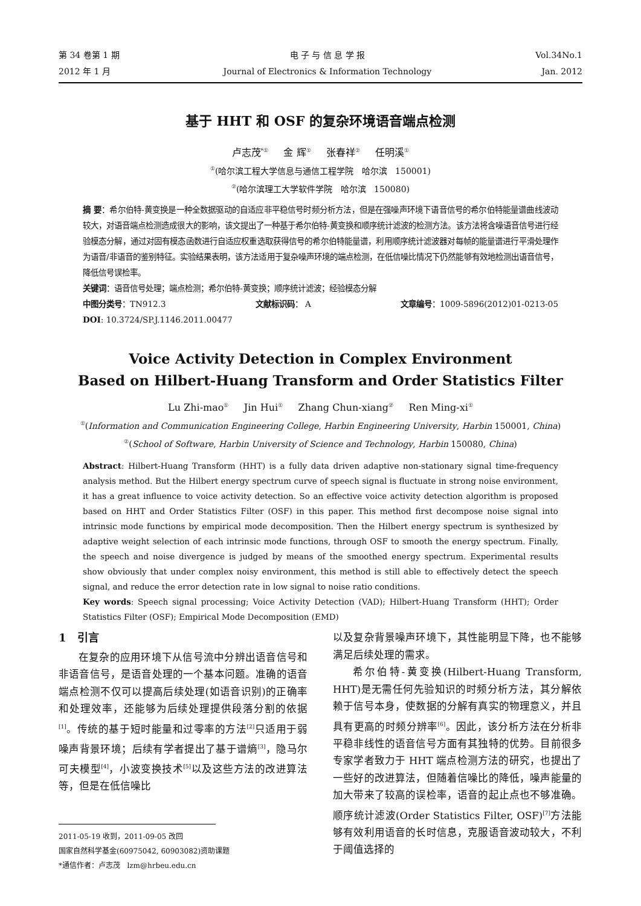第 34 卷第 1 期
2012 年 1 月
电 子 与 信 息 学 报
Journal of Electronics & Information Technology
Vol.34No.1
Jan. 2012
基于 HHT 和 OSF 的复杂环境语音端点检测
卢志茂<sup>*①</sup> 金 辉<sup>①</sup> 张春祥<sup>②</sup> 任明溪<sup>①</sup>
<sup>①</sup>(哈尔滨工程大学信息与通信工程学院 哈尔滨 150001)
<sup>②</sup>(哈尔滨理工大学软件学院 哈尔滨 150080)
摘 要：希尔伯特-黄变换是一种全数据驱动的自适应非平稳信号时频分析方法，但是在强噪声环境下语音信号的希尔伯特能量谱曲线波动较大，对语音端点检测造成很大的影响，该文提出了一种基于希尔伯特-黄变换和顺序统计滤波的检测方法。该方法将含噪语音信号进行经验模态分解，通过对固有模态函数进行自适应权重选取获得信号的希尔伯特能量谱，利用顺序统计滤波器对每帧的能量谱进行平滑处理作为语音/非语音的鉴别特征。实验结果表明，该方法适用于复杂噪声环境的端点检测，在低信噪比情况下仍然能够有效地检测出语音信号，降低信号误检率。
关键词：语音信号处理；端点检测；希尔伯特-黄变换；顺序统计滤波；经验模态分解
中图分类号：TN912.3 文献标识码： A 文章编号：1009-5896(2012)01-0213-05
DOI: 10.3724/SP.J.1146.2011.00477
Voice Activity Detection in Complex Environment
Based on Hilbert-Huang Transform and Order Statistics Filter
Lu Zhi-mao<sup>①</sup> Jin Hui<sup>①</sup> Zhang Chun-xiang<sup>②</sup> Ren Ming-xi<sup>①</sup>
<sup>①</sup>(Information and Communication Engineering College, Harbin Engineering University, Harbin 150001, China)
<sup>②</sup>(School of Software, Harbin University of Science and Technology, Harbin 150080, China)
Abstract: Hilbert-Huang Transform (HHT) is a fully data driven adaptive non-stationary signal time-frequency analysis method. But the Hilbert energy spectrum curve of speech signal is fluctuate in strong noise environment, it has a great influence to voice activity detection. So an effective voice activity detection algorithm is proposed based on HHT and Order Statistics Filter (OSF) in this paper. This method first decompose noise signal into intrinsic mode functions by empirical mode decomposition. Then the Hilbert energy spectrum is synthesized by adaptive weight selection of each intrinsic mode functions, through OSF to smooth the energy spectrum. Finally, the speech and noise divergence is judged by means of the smoothed energy spectrum. Experimental results show obviously that under complex noisy environment, this method is still able to effectively detect the speech signal, and reduce the error detection rate in low signal to noise ratio conditions.
Key words: Speech signal processing; Voice Activity Detection (VAD); Hilbert-Huang Transform (HHT); Order Statistics Filter (OSF); Empirical Mode Decomposition (EMD)
1 引言
在复杂的应用环境下从信号流中分辨出语音信号和非语音信号，是语音处理的一个基本问题。准确的语音端点检测不仅可以提高后续处理(如语音识别)的正确率和处理效率，还能够为后续处理提供段落分割的依据<sup>[1]</sup>。传统的基于短时能量和过零率的方法<sup>[2]</sup>只适用于弱噪声背景环境；后续有学者提出了基于谱熵<sup>[3]</sup>，隐马尔可夫模型<sup>[4]</sup>，小波变换技术<sup>[5]</sup>以及这些方法的改进算法等，但是在低信噪比
2011-05-19 收到，2011-09-05 改回
国家自然科学基金(60975042, 60903082)资助课题
*通信作者：卢志茂 lzm@hrbeu.edu.cn
以及复杂背景噪声环境下，其性能明显下降，也不能够满足后续处理的需求。
希尔伯特-黄变换(Hilbert-Huang Transform, HHT)是无需任何先验知识的时频分析方法，其分解依赖于信号本身，使数据的分解有真实的物理意义，并且具有更高的时频分辨率<sup>[6]</sup>。因此，该分析方法在分析非平稳非线性的语音信号方面有其独特的优势。目前很多专家学者致力于 HHT 端点检测方法的研究，也提出了一些好的改进算法，但随着信噪比的降低，噪声能量的加大带来了较高的误检率，语音的起止点也不够准确。顺序统计滤波(Order Statistics Filter, OSF)<sup>[7]</sup>方法能够有效利用语音的长时信息，克服语音波动较大，不利于阈值选择的